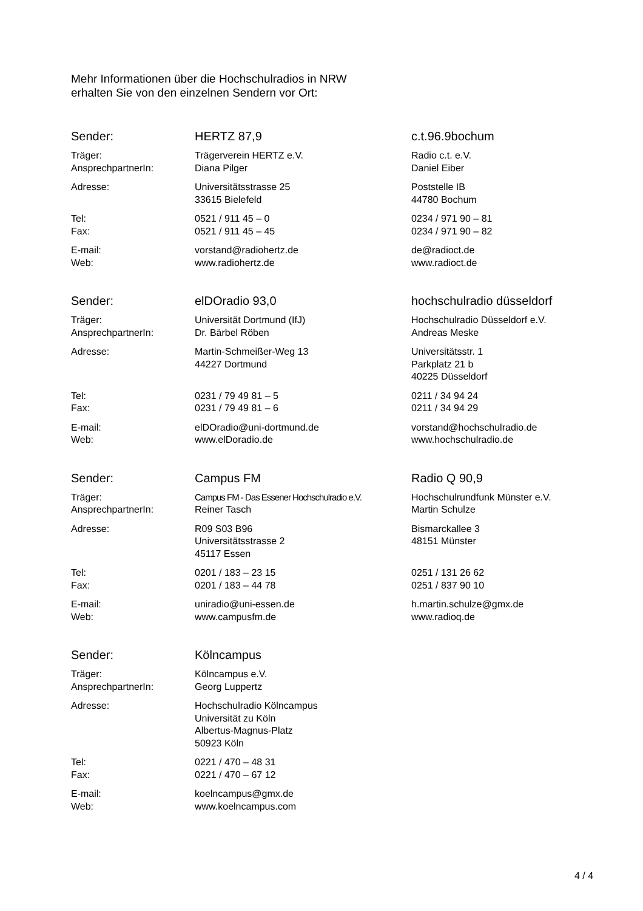Mehr Informationen über die Hochschulradios in NRW
erhalten Sie von den einzelnen Sendern vor Ort:
| Sender: | HERTZ 87,9 | c.t.96.9bochum |
| Träger: AnsprechpartnerIn: | Trägerverein HERTZ e.V. Diana Pilger | Radio c.t. e.V. Daniel Eiber |
| Adresse: | Universitätsstrasse 25 33615 Bielefeld | Poststelle IB 44780 Bochum |
| Tel: Fax: | 0521 / 911 45 – 0 0521 / 911 45 – 45 | 0234 / 971 90 – 81 0234 / 971 90 – 82 |
| E-mail: Web: | vorstand@radiohertz.de www.radiohertz.de | de@radioct.de www.radioct.de |
| Sender: | elDOradio 93,0 | hochschulradio düsseldorf |
| Träger: AnsprechpartnerIn: | Universität Dortmund (IfJ) Dr. Bärbel Röben | Hochschulradio Düsseldorf e.V. Andreas Meske |
| Adresse: | Martin-Schmeißer-Weg 13 44227 Dortmund | Universitätsstr. 1 Parkplatz 21 b 40225 Düsseldorf |
| Tel: Fax: | 0231 / 79 49 81 – 5 0231 / 79 49 81 – 6 | 0211 / 34 94 24 0211 / 34 94 29 |
| E-mail: Web: | elDOradio@uni-dortmund.de www.elDoradio.de | vorstand@hochschulradio.de www.hochschulradio.de |
| Sender: | Campus FM | Radio Q 90,9 |
| Träger: AnsprechpartnerIn: | Campus FM - Das Essener Hochschulradio e.V. Reiner Tasch | Hochschulrundfunk Münster e.V. Martin Schulze |
| Adresse: | R09 S03 B96 Universitätsstrasse 2 45117 Essen | Bismarckallee 3 48151 Münster |
| Tel: Fax: | 0201 / 183 – 23 15 0201 / 183 – 44 78 | 0251 / 131 26 62 0251 / 837 90 10 |
| E-mail: Web: | uniradio@uni-essen.de www.campusfm.de | h.martin.schulze@gmx.de www.radioq.de |
| Sender: | Kölncampus | |
| Träger: AnsprechpartnerIn: | Kölncampus e.V. Georg Luppertz | |
| Adresse: | Hochschulradio Kölncampus Universität zu Köln Albertus-Magnus-Platz 50923 Köln | |
| Tel: Fax: | 0221 / 470 – 48 31 0221 / 470 – 67 12 | |
| E-mail: Web: | koelncampus@gmx.de www.koelncampus.com | |
4 / 4